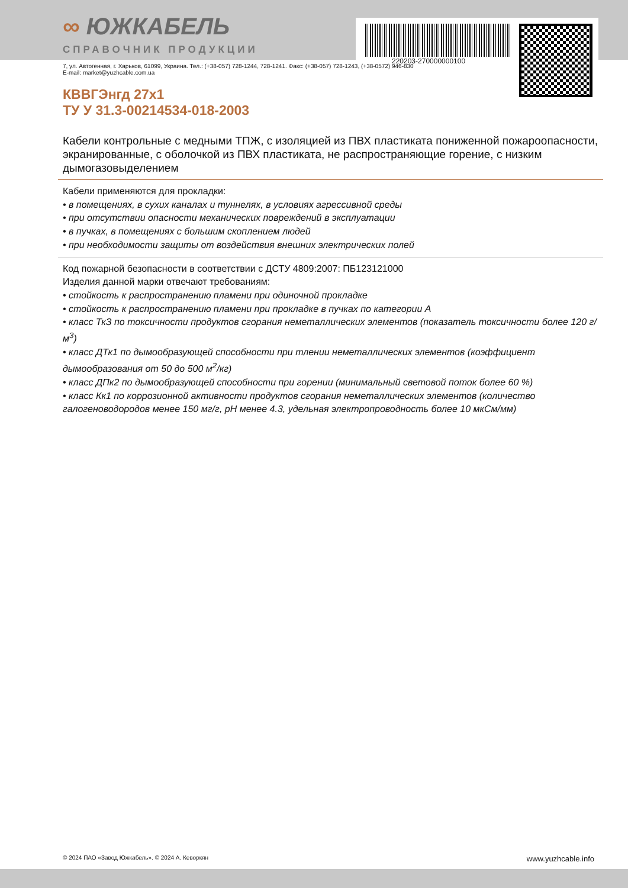220203-270000000100
∞ ЮЖКАБЕЛЬ
СПРАВОЧНИК ПРОДУКЦИИ
7, ул. Автогенная, г. Харьков, 61099, Украина. Тел.: (+38-057) 728-1244, 728-1241. Факс: (+38-057) 728-1243, (+38-0572) 946-830
E-mail: market@yuzhcable.com.ua
КВВГЭнгд 27x1
ТУ У 31.3-00214534-018-2003
Кабели контрольные с медными ТПЖ, с изоляцией из ПВХ пластиката пониженной пожароопасности, экранированные, с оболочкой из ПВХ пластиката, не распространяющие горение, с низким дымогазовыделением
Кабели применяются для прокладки:
• в помещениях, в сухих каналах и туннелях, в условиях агрессивной среды
• при отсутствии опасности механических повреждений в эксплуатации
• в пучках, в помещениях с большим скоплением людей
• при необходимости защиты от воздействия внешних электрических полей
Код пожарной безопасности в соответствии с ДСТУ 4809:2007: ПБ123121000
Изделия данной марки отвечают требованиям:
• стойкость к распространению пламени при одиночной прокладке
• стойкость к распространению пламени при прокладке в пучках по категории А
• класс ТкЗ по токсичности продуктов сгорания неметаллических элементов (показатель токсичности более 120 г/м<sup>3</sup>)
• класс ДТк1 по дымообразующей способности при тлении неметаллических элементов (коэффициент дымообразования от 50 до 500 м<sup>2</sup>/кг)
• класс ДПк2 по дымообразующей способности при горении (минимальный световой поток более 60 %)
• класс Кк1 по коррозионной активности продуктов сгорания неметаллических элементов (количество галогеноводородов менее 150 мг/г, pH менее 4.3, удельная электропроводность более 10 мкСм/мм)
© 2024 ПАО «Завод Южкабель». © 2024 А. Кеворкян www.yuzhcable.info